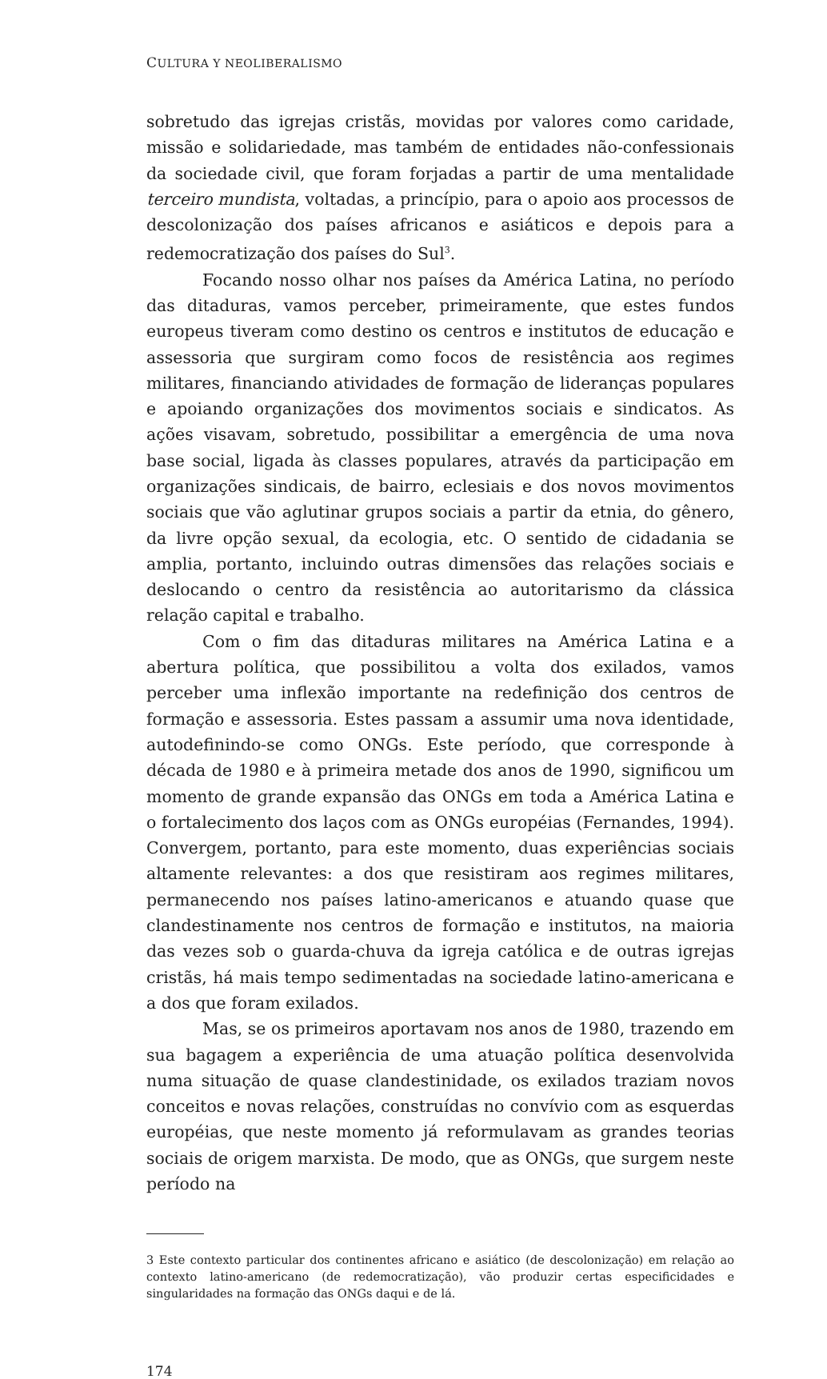CULTURA Y NEOLIBERALISMO
sobretudo das igrejas cristãs, movidas por valores como caridade, missão e solidariedade, mas também de entidades não-confessionais da sociedade civil, que foram forjadas a partir de uma mentalidade terceiro mundista, voltadas, a princípio, para o apoio aos processos de descolonização dos países africanos e asiáticos e depois para a redemocratização dos países do Sul<sup>3</sup>.
Focando nosso olhar nos países da América Latina, no período das ditaduras, vamos perceber, primeiramente, que estes fundos europeus tiveram como destino os centros e institutos de educação e assessoria que surgiram como focos de resistência aos regimes militares, financiando atividades de formação de lideranças populares e apoiando organizações dos movimentos sociais e sindicatos. As ações visavam, sobretudo, possibilitar a emergência de uma nova base social, ligada às classes populares, através da participação em organizações sindicais, de bairro, eclesiais e dos novos movimentos sociais que vão aglutinar grupos sociais a partir da etnia, do gênero, da livre opção sexual, da ecologia, etc. O sentido de cidadania se amplia, portanto, incluindo outras dimensões das relações sociais e deslocando o centro da resistência ao autoritarismo da clássica relação capital e trabalho.
Com o fim das ditaduras militares na América Latina e a abertura política, que possibilitou a volta dos exilados, vamos perceber uma inflexão importante na redefinição dos centros de formação e assessoria. Estes passam a assumir uma nova identidade, autodefinindo-se como ONGs. Este período, que corresponde à década de 1980 e à primeira metade dos anos de 1990, significou um momento de grande expansão das ONGs em toda a América Latina e o fortalecimento dos laços com as ONGs européias (Fernandes, 1994). Convergem, portanto, para este momento, duas experiências sociais altamente relevantes: a dos que resistiram aos regimes militares, permanecendo nos países latino-americanos e atuando quase que clandestinamente nos centros de formação e institutos, na maioria das vezes sob o guarda-chuva da igreja católica e de outras igrejas cristãs, há mais tempo sedimentadas na sociedade latino-americana e a dos que foram exilados.
Mas, se os primeiros aportavam nos anos de 1980, trazendo em sua bagagem a experiência de uma atuação política desenvolvida numa situação de quase clandestinidade, os exilados traziam novos conceitos e novas relações, construídas no convívio com as esquerdas européias, que neste momento já reformulavam as grandes teorias sociais de origem marxista. De modo, que as ONGs, que surgem neste período na
3 Este contexto particular dos continentes africano e asiático (de descolonização) em relação ao contexto latino-americano (de redemocratização), vão produzir certas especificidades e singularidades na formação das ONGs daqui e de lá.
174